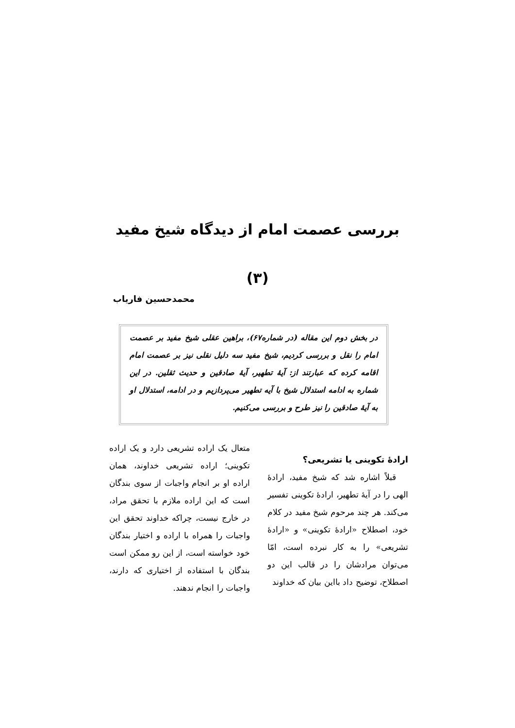بررسی عصمت امام از دیدگاه شیخ مفید
(۳)
محمدحسین فاریاب
در بخش دوم این مقاله (در شماره۶۷)، براهین عقلی شیخ مفید بر عصمت امام را نقل و بررسی کردیم، شیخ مفید سه دلیل نقلی نیز بر عصمت امام اقامه کرده که عبارتند از: آیهٔ تطهیر، آیهٔ صادقین و حدیث ثقلین. در این شماره به ادامه استدلال شیخ با آیه تطهیر می‌پردازیم و در ادامه، استدلال او به آیهٔ صادقین را نیز طرح و بررسی می‌کنیم.
ارادهٔ تکوینی یا تشریعی؟
قبلاً اشاره شد که شیخ مفید، ارادهٔ الهی را در آیهٔ تطهیر، ارادهٔ تکوینی تفسیر می‌کند. هر چند مرحوم شیخ مفید در کلام خود، اصطلاح «ارادهٔ تکوینی» و «ارادهٔ تشریعی» را به کار نبرده است، امّا می‌توان مرادشان را در قالب این دو اصطلاح، توضیح داد بااین بیان که خداوند
متعال یک اراده تشریعی دارد و یک اراده تکوینی؛ اراده تشریعی خداوند، همان اراده او بر انجام واجبات از سوی بندگان است که این اراده ملازم با تحقق مراد، در خارج نیست، چراکه خداوند تحقق این واجبات را همراه با اراده و اختیار بندگان خود خواسته است، از این رو ممکن است بندگان با استفاده از اختیاری که دارند، واجبات را انجام ندهند.